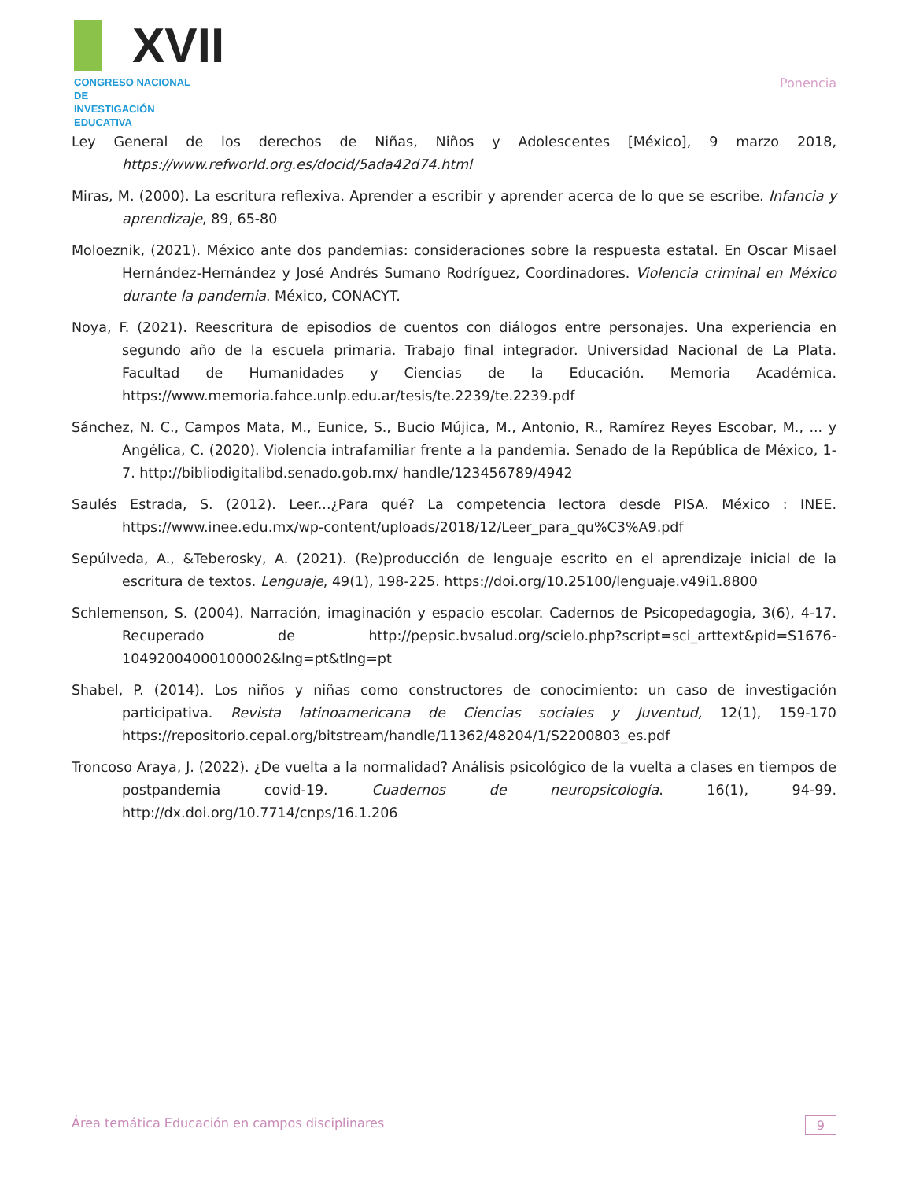XVII
CONGRESO NACIONAL DE
INVESTIGACIÓN EDUCATIVA
Ponencia
Ley General de los derechos de Niñas, Niños y Adolescentes [México], 9 marzo 2018, https://www.refworld.org.es/docid/5ada42d74.html
Miras, M. (2000). La escritura reflexiva. Aprender a escribir y aprender acerca de lo que se escribe. Infancia y aprendizaje, 89, 65-80
Moloeznik, (2021). México ante dos pandemias: consideraciones sobre la respuesta estatal. En Oscar Misael Hernández-Hernández y José Andrés Sumano Rodríguez, Coordinadores. Violencia criminal en México durante la pandemia. México, CONACYT.
Noya, F. (2021). Reescritura de episodios de cuentos con diálogos entre personajes. Una experiencia en segundo año de la escuela primaria. Trabajo final integrador. Universidad Nacional de La Plata. Facultad de Humanidades y Ciencias de la Educación. Memoria Académica. https://www.memoria.fahce.unlp.edu.ar/tesis/te.2239/te.2239.pdf
Sánchez, N. C., Campos Mata, M., Eunice, S., Bucio Mújica, M., Antonio, R., Ramírez Reyes Escobar, M., ... y Angélica, C. (2020). Violencia intrafamiliar frente a la pandemia. Senado de la República de México, 1-7. http://bibliodigitalibd.senado.gob.mx/ handle/123456789/4942
Saulés Estrada, S. (2012). Leer...¿Para qué? La competencia lectora desde PISA. México : INEE. https://www.inee.edu.mx/wp-content/uploads/2018/12/Leer_para_qu%C3%A9.pdf
Sepúlveda, A., &Teberosky, A. (2021). (Re)producción de lenguaje escrito en el aprendizaje inicial de la escritura de textos. Lenguaje, 49(1), 198-225. https://doi.org/10.25100/lenguaje.v49i1.8800
Schlemenson, S. (2004). Narración, imaginación y espacio escolar. Cadernos de Psicopedagogia, 3(6), 4-17. Recuperado de http://pepsic.bvsalud.org/scielo.php?script=sci_arttext&pid=S1676-10492004000100002&lng=pt&tlng=pt
Shabel, P. (2014). Los niños y niñas como constructores de conocimiento: un caso de investigación participativa. Revista latinoamericana de Ciencias sociales y Juventud, 12(1), 159-170 https://repositorio.cepal.org/bitstream/handle/11362/48204/1/S2200803_es.pdf
Troncoso Araya, J. (2022). ¿De vuelta a la normalidad? Análisis psicológico de la vuelta a clases en tiempos de postpandemia covid-19. Cuadernos de neuropsicología. 16(1), 94-99. http://dx.doi.org/10.7714/cnps/16.1.206
Área temática Educación en campos disciplinares 9